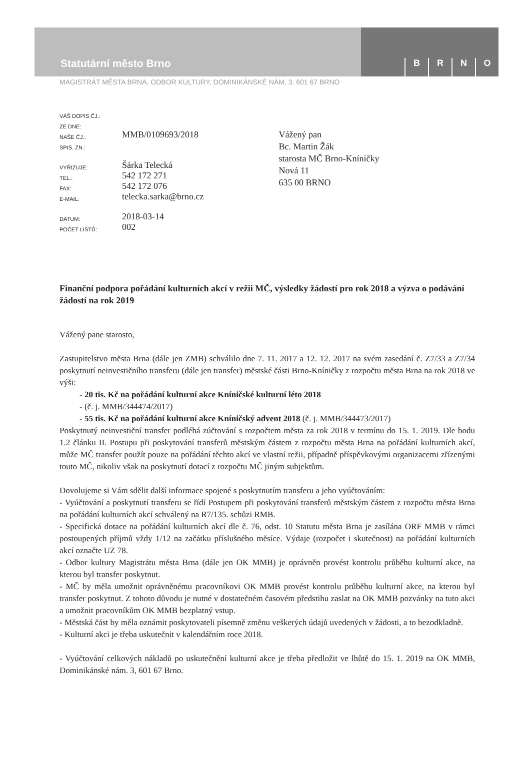Statutární město Brno
BRNO
MAGISTRÁT MĚSTA BRNA, ODBOR KULTURY, DOMINIKÁNSKÉ NÁM. 3, 601 67 BRNO
| VÁŠ DOPIS ČJ.: | |
| ZE DNE: | |
| NAŠE ČJ.: | MMB/0109693/2018 |
| SPIS. ZN.: | |
| VYŘIZUJE: | Šárka Telecká |
| TEL.: | 542 172 271 |
| FAX: | 542 172 076 |
| E-MAIL: | telecka.sarka@brno.cz |
| DATUM: | 2018-03-14 |
| POČET LISTŮ: | 002 |
Vážený pan
Bc. Martin Žák
starosta MČ Brno-Kníničky
Nová 11
635 00 BRNO
Finanční podpora pořádání kulturních akcí v režii MČ, výsledky žádostí pro rok 2018 a výzva o podávání žádostí na rok 2019
Vážený pane starosto,
Zastupitelstvo města Brna (dále jen ZMB) schválilo dne 7. 11. 2017 a 12. 12. 2017 na svém zasedání č. Z7/33 a Z7/34 poskytnutí neinvestičního transferu (dále jen transfer) městské části Brno-Kníničky z rozpočtu města Brna na rok 2018 ve výši:
- 20 tis. Kč na pořádání kulturní akce Kníničské kulturní léto 2018
- (č. j. MMB/344474/2017)
- 55 tis. Kč na pořádání kulturní akce Kníničský advent 2018 (č. j. MMB/344473/2017)
Poskytnutý neinvestiční transfer podléhá zúčtování s rozpočtem města za rok 2018 v termínu do 15. 1. 2019. Dle bodu 1.2 článku II. Postupu při poskytování transferů městským částem z rozpočtu města Brna na pořádání kulturních akcí, může MČ transfer použít pouze na pořádání těchto akcí ve vlastní režii, případně příspěvkovými organizacemi zřízenými touto MČ, nikoliv však na poskytnutí dotací z rozpočtu MČ jiným subjektům.
Dovolujeme si Vám sdělit další informace spojené s poskytnutím transferu a jeho vyúčtováním:
- Vyúčtování a poskytnutí transferu se řídí Postupem při poskytování transferů městským částem z rozpočtu města Brna na pořádání kulturních akcí schválený na R7/135. schůzi RMB.
- Specifická dotace na pořádání kulturních akcí dle č. 76, odst. 10 Statutu města Brna je zasílána ORF MMB v rámci postoupených příjmů vždy 1/12 na začátku příslušného měsíce. Výdaje (rozpočet i skutečnost) na pořádání kulturních akcí označte UZ 78.
- Odbor kultury Magistrátu města Brna (dále jen OK MMB) je oprávněn provést kontrolu průběhu kulturní akce, na kterou byl transfer poskytnut.
- MČ by měla umožnit oprávněnému pracovníkovi OK MMB provést kontrolu průběhu kulturní akce, na kterou byl transfer poskytnut. Z tohoto důvodu je nutné v dostatečném časovém předstihu zaslat na OK MMB pozvánky na tuto akci a umožnit pracovníkům OK MMB bezplatný vstup.
- Městská část by měla oznámit poskytovateli písemně změnu veškerých údajů uvedených v žádosti, a to bezodkladně.
- Kulturní akci je třeba uskutečnit v kalendářním roce 2018.
- Vyúčtování celkových nákladů po uskutečnění kulturní akce je třeba předložit ve lhůtě do 15. 1. 2019 na OK MMB, Dominikánské nám. 3, 601 67 Brno.